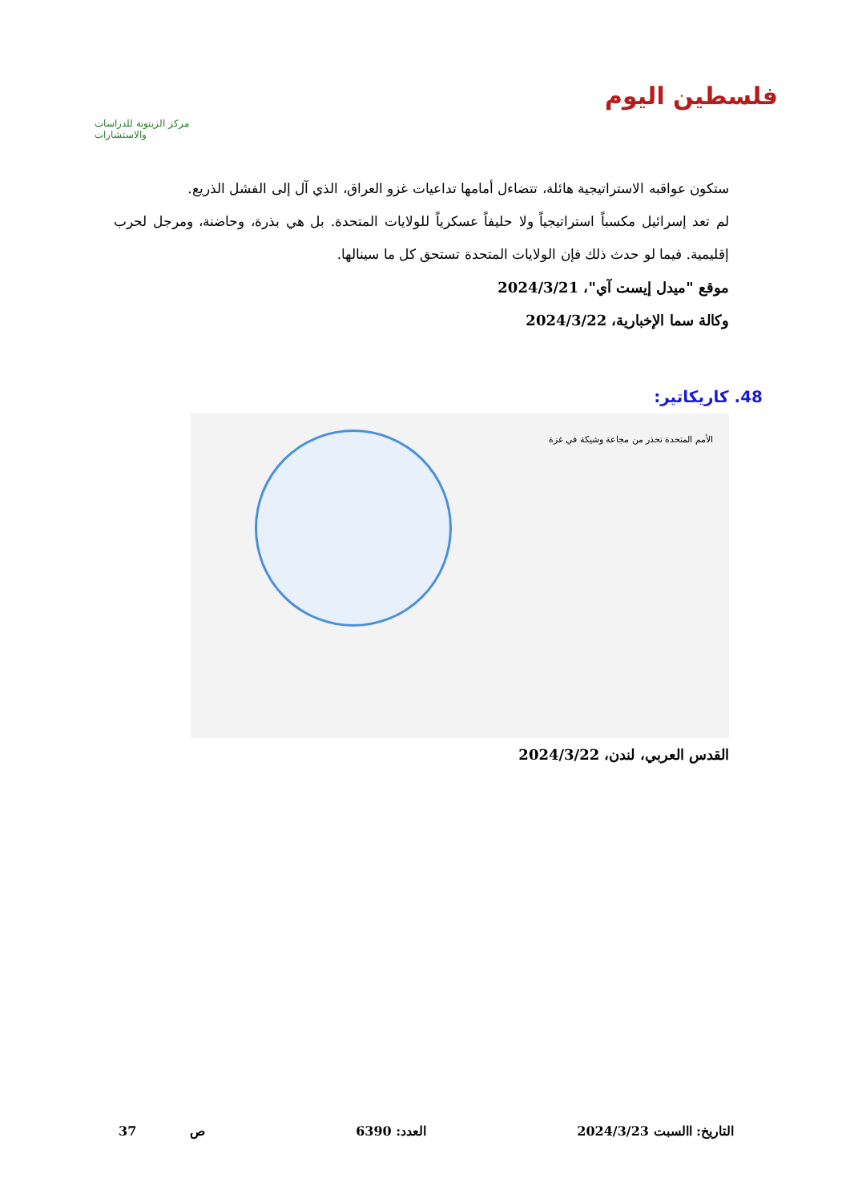مركز الزيتونة للدراسات والاستشارات
فلسطين اليوم
ستكون عواقبه الاستراتيجية هائلة، تتضاءل أمامها تداعيات غزو العراق، الذي آل إلى الفشل الذريع.
لم تعد إسرائيل مكسباً استراتيجياً ولا حليفاً عسكرياً للولايات المتحدة. بل هي بذرة، وحاضنة، ومرجل لحرب إقليمية. فيما لو حدث ذلك فإن الولايات المتحدة تستحق كل ما سينالها.
موقع "ميدل إيست آي"، 2024/3/21
وكالة سما الإخبارية، 2024/3/22
48. كاريكاتير:
الأمم المتحدة تحذر من مجاعة وشيكة في غزة
القدس العربي، لندن، 2024/3/22
التاريخ: االسبت 2024/3/23 العدد: 6390 ص 37